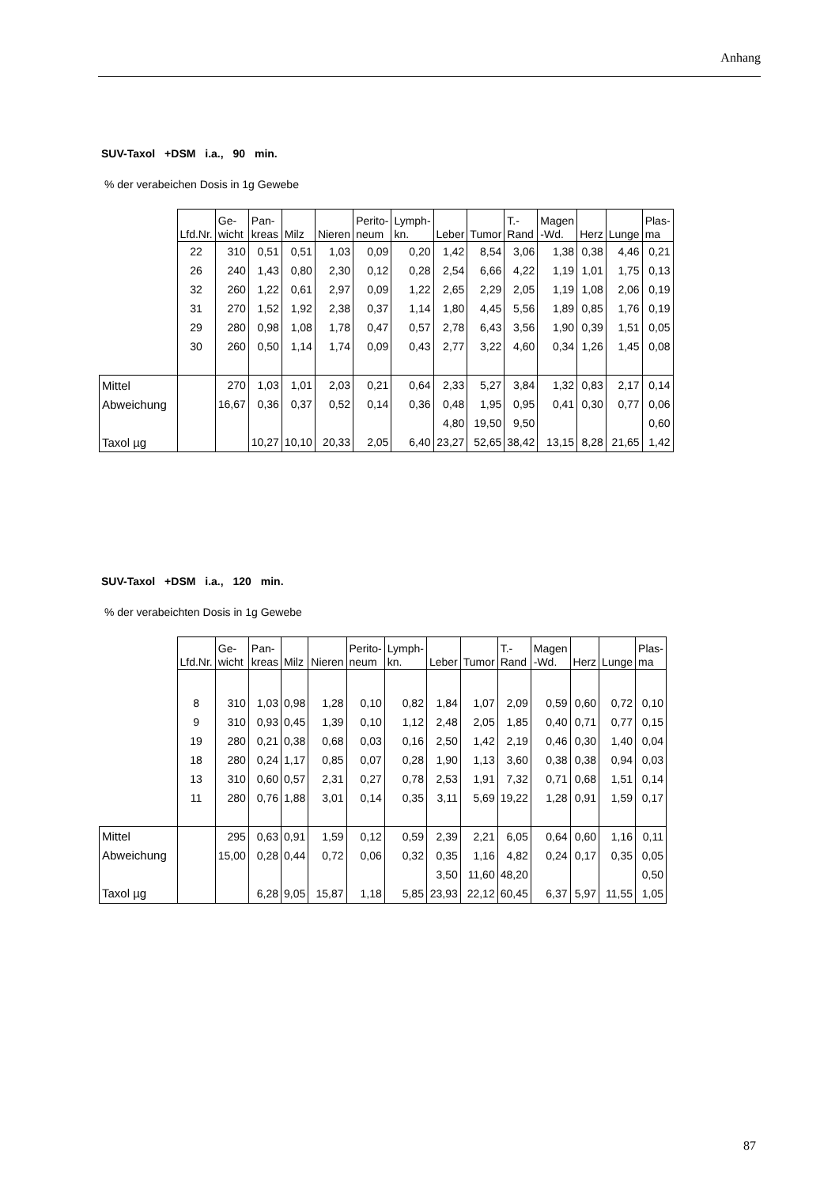Anhang
SUV-Taxol +DSM i.a., 90 min.
% der verabeichen Dosis in 1g Gewebe
| | Lfd.Nr. | Ge- wicht | Pan- kreas | Milz | Nieren | Perito- neum | Lymph- kn. | Leber | Tumor | T.- Rand | Magen -Wd. | Herz | Lunge | Plas- ma |
| --- | --- | --- | --- | --- | --- | --- | --- | --- | --- | --- | --- | --- | --- | --- |
| | 22 | 310 | 0,51 | 0,51 | 1,03 | 0,09 | 0,20 | 1,42 | 8,54 | 3,06 | 1,38 | 0,38 | 4,46 | 0,21 |
| | 26 | 240 | 1,43 | 0,80 | 2,30 | 0,12 | 0,28 | 2,54 | 6,66 | 4,22 | 1,19 | 1,01 | 1,75 | 0,13 |
| | 32 | 260 | 1,22 | 0,61 | 2,97 | 0,09 | 1,22 | 2,65 | 2,29 | 2,05 | 1,19 | 1,08 | 2,06 | 0,19 |
| | 31 | 270 | 1,52 | 1,92 | 2,38 | 0,37 | 1,14 | 1,80 | 4,45 | 5,56 | 1,89 | 0,85 | 1,76 | 0,19 |
| | 29 | 280 | 0,98 | 1,08 | 1,78 | 0,47 | 0,57 | 2,78 | 6,43 | 3,56 | 1,90 | 0,39 | 1,51 | 0,05 |
| | 30 | 260 | 0,50 | 1,14 | 1,74 | 0,09 | 0,43 | 2,77 | 3,22 | 4,60 | 0,34 | 1,26 | 1,45 | 0,08 |
| Mittel | | 270 | 1,03 | 1,01 | 2,03 | 0,21 | 0,64 | 2,33 | 5,27 | 3,84 | 1,32 | 0,83 | 2,17 | 0,14 |
| Abweichung | | 16,67 | 0,36 | 0,37 | 0,52 | 0,14 | 0,36 | 0,48 | 1,95 | 0,95 | 0,41 | 0,30 | 0,77 | 0,06 |
| | | | | | | | | 4,80 | 19,50 | 9,50 | | | | 0,60 |
| Taxol µg | | | 10,27 | 10,10 | 20,33 | 2,05 | 6,40 | 23,27 | 52,65 | 38,42 | 13,15 | 8,28 | 21,65 | 1,42 |
SUV-Taxol +DSM i.a., 120 min.
% der verabeichten Dosis in 1g Gewebe
| | Lfd.Nr. | Ge- wicht | Pan- kreas | Milz | Nieren | Perito- neum | Lymph- kn. | Leber | Tumor | T.- Rand | Magen -Wd. | Herz | Lunge | Plas- ma |
| --- | --- | --- | --- | --- | --- | --- | --- | --- | --- | --- | --- | --- | --- | --- |
| | 8 | 310 | 1,03 | 0,98 | 1,28 | 0,10 | 0,82 | 1,84 | 1,07 | 2,09 | 0,59 | 0,60 | 0,72 | 0,10 |
| | 9 | 310 | 0,93 | 0,45 | 1,39 | 0,10 | 1,12 | 2,48 | 2,05 | 1,85 | 0,40 | 0,71 | 0,77 | 0,15 |
| | 19 | 280 | 0,21 | 0,38 | 0,68 | 0,03 | 0,16 | 2,50 | 1,42 | 2,19 | 0,46 | 0,30 | 1,40 | 0,04 |
| | 18 | 280 | 0,24 | 1,17 | 0,85 | 0,07 | 0,28 | 1,90 | 1,13 | 3,60 | 0,38 | 0,38 | 0,94 | 0,03 |
| | 13 | 310 | 0,60 | 0,57 | 2,31 | 0,27 | 0,78 | 2,53 | 1,91 | 7,32 | 0,71 | 0,68 | 1,51 | 0,14 |
| | 11 | 280 | 0,76 | 1,88 | 3,01 | 0,14 | 0,35 | 3,11 | 5,69 | 19,22 | 1,28 | 0,91 | 1,59 | 0,17 |
| Mittel | | 295 | 0,63 | 0,91 | 1,59 | 0,12 | 0,59 | 2,39 | 2,21 | 6,05 | 0,64 | 0,60 | 1,16 | 0,11 |
| Abweichung | | 15,00 | 0,28 | 0,44 | 0,72 | 0,06 | 0,32 | 0,35 | 1,16 | 4,82 | 0,24 | 0,17 | 0,35 | 0,05 |
| | | | | | | | | 3,50 | 11,60 | 48,20 | | | | 0,50 |
| Taxol µg | | | 6,28 | 9,05 | 15,87 | 1,18 | 5,85 | 23,93 | 22,12 | 60,45 | 6,37 | 5,97 | 11,55 | 1,05 |
87